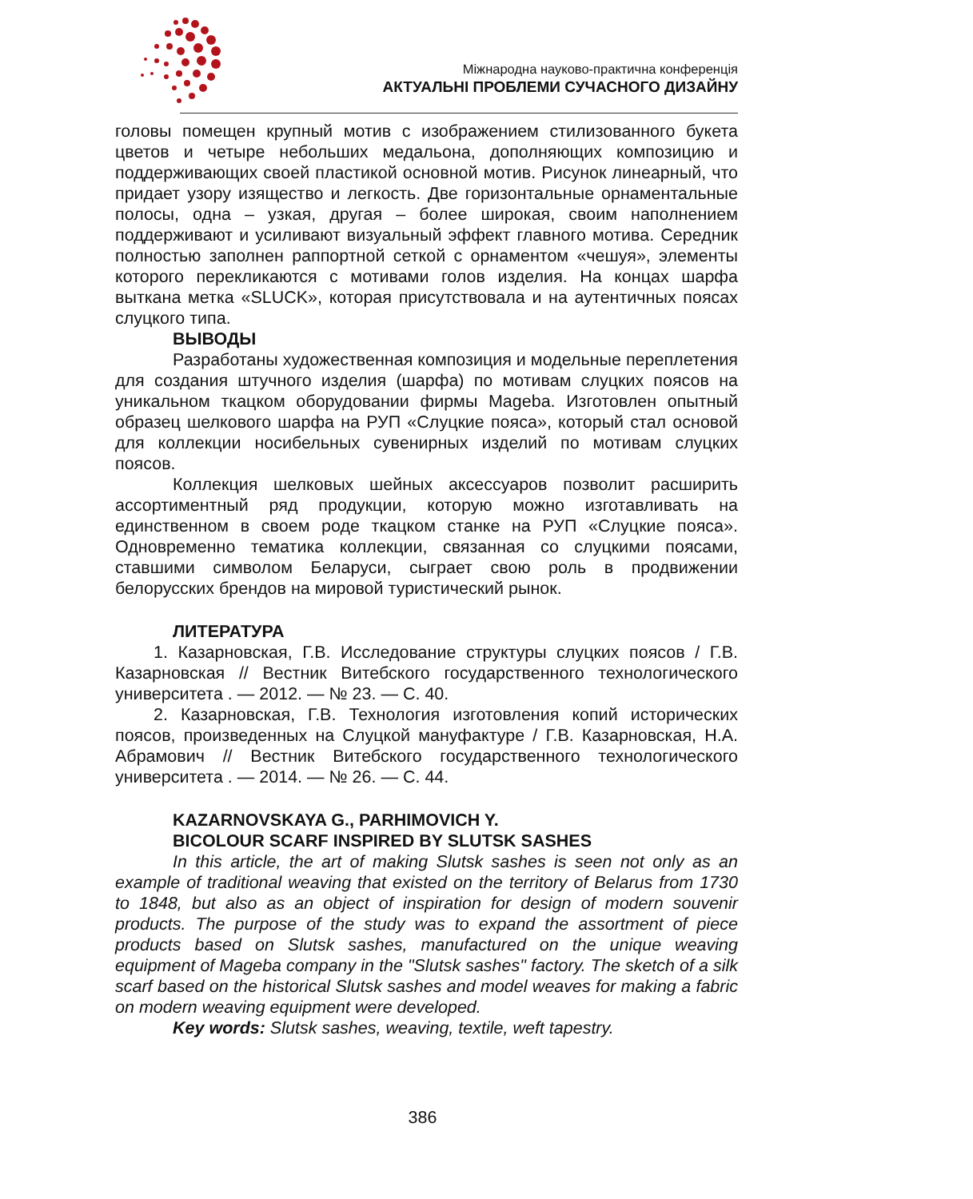Міжнародна науково-практична конференція
АКТУАЛЬНІ ПРОБЛЕМИ СУЧАСНОГО ДИЗАЙНУ
головы помещен крупный мотив с изображением стилизованного букета цветов и четыре небольших медальона, дополняющих композицию и поддерживающих своей пластикой основной мотив. Рисунок линеарный, что придает узору изящество и легкость. Две горизонтальные орнаментальные полосы, одна – узкая, другая – более широкая, своим наполнением поддерживают и усиливают визуальный эффект главного мотива. Середник полностью заполнен раппортной сеткой с орнаментом «чешуя», элементы которого перекликаются с мотивами голов изделия. На концах шарфа выткана метка «SLUCK», которая присутствовала и на аутентичных поясах слуцкого типа.
ВЫВОДЫ
Разработаны художественная композиция и модельные переплетения для создания штучного изделия (шарфа) по мотивам слуцких поясов на уникальном ткацком оборудовании фирмы Mageba. Изготовлен опытный образец шелкового шарфа на РУП «Слуцкие пояса», который стал основой для коллекции носибельных сувенирных изделий по мотивам слуцких поясов.
Коллекция шелковых шейных аксессуаров позволит расширить ассортиментный ряд продукции, которую можно изготавливать на единственном в своем роде ткацком станке на РУП «Слуцкие пояса». Одновременно тематика коллекции, связанная со слуцкими поясами, ставшими символом Беларуси, сыграет свою роль в продвижении белорусских брендов на мировой туристический рынок.
ЛИТЕРАТУРА
1. Казарновская, Г.В. Исследование структуры слуцких поясов / Г.В. Казарновская // Вестник Витебского государственного технологического университета . — 2012. — № 23. — С. 40.
2. Казарновская, Г.В. Технология изготовления копий исторических поясов, произведенных на Слуцкой мануфактуре / Г.В. Казарновская, Н.А. Абрамович // Вестник Витебского государственного технологического университета . — 2014. — № 26. — С. 44.
KAZARNOVSKAYA G., PARHIMOVICH Y.
BICOLOUR SCARF INSPIRED BY SLUTSK SASHES
In this article, the art of making Slutsk sashes is seen not only as an example of traditional weaving that existed on the territory of Belarus from 1730 to 1848, but also as an object of inspiration for design of modern souvenir products. The purpose of the study was to expand the assortment of piece products based on Slutsk sashes, manufactured on the unique weaving equipment of Mageba company in the "Slutsk sashes" factory. The sketch of a silk scarf based on the historical Slutsk sashes and model weaves for making a fabric on modern weaving equipment were developed.
Key words: Slutsk sashes, weaving, textile, weft tapestry.
386